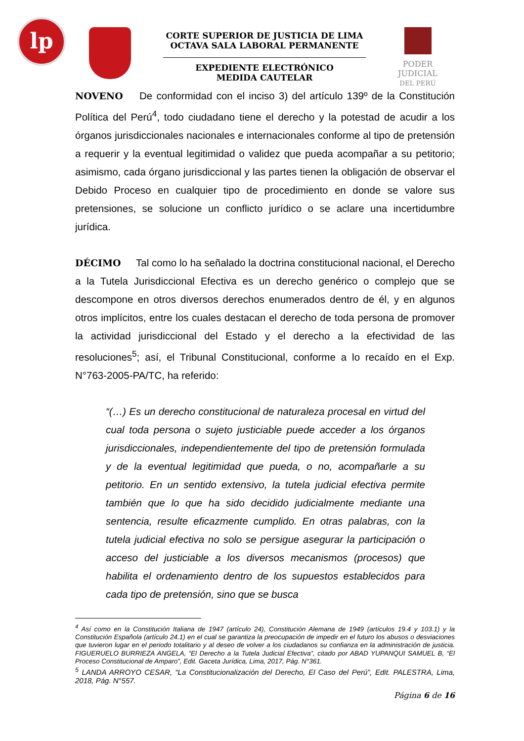lp
CORTE SUPERIOR DE JUSTICIA DE LIMA
OCTAVA SALA LABORAL PERMANENTE
EXPEDIENTE ELECTRÓNICO
MEDIDA CAUTELAR
PODER JUDICIAL
DEL PERÚ
NOVENO De conformidad con el inciso 3) del artículo 139º de la Constitución Política del Perú<sup>4</sup>, todo ciudadano tiene el derecho y la potestad de acudir a los órganos jurisdiccionales nacionales e internacionales conforme al tipo de pretensión a requerir y la eventual legitimidad o validez que pueda acompañar a su petitorio; asimismo, cada órgano jurisdiccional y las partes tienen la obligación de observar el Debido Proceso en cualquier tipo de procedimiento en donde se valore sus pretensiones, se solucione un conflicto jurídico o se aclare una incertidumbre jurídica.
DÉCIMO Tal como lo ha señalado la doctrina constitucional nacional, el Derecho a la Tutela Jurisdiccional Efectiva es un derecho genérico o complejo que se descompone en otros diversos derechos enumerados dentro de él, y en algunos otros implícitos, entre los cuales destacan el derecho de toda persona de promover la actividad jurisdiccional del Estado y el derecho a la efectividad de las resoluciones<sup>5</sup>; así, el Tribunal Constitucional, conforme a lo recaído en el Exp. N°763-2005-PA/TC, ha referido:
“(…) Es un derecho constitucional de naturaleza procesal en virtud del cual toda persona o sujeto justiciable puede acceder a los órganos jurisdiccionales, independientemente del tipo de pretensión formulada y de la eventual legitimidad que pueda, o no, acompañarle a su petitorio. En un sentido extensivo, la tutela judicial efectiva permite también que lo que ha sido decidido judicialmente mediante una sentencia, resulte eficazmente cumplido. En otras palabras, con la tutela judicial efectiva no solo se persigue asegurar la participación o acceso del justiciable a los diversos mecanismos (procesos) que habilita el ordenamiento dentro de los supuestos establecidos para cada tipo de pretensión, sino que se busca
<sup>4</sup> Así como en la Constitución Italiana de 1947 (artículo 24), Constitución Alemana de 1949 (artículos 19.4 y 103.1) y la Constitución Española (artículo 24.1) en el cual se garantiza la preocupación de impedir en el futuro los abusos o desviaciones que tuvieron lugar en el periodo totalitario y al deseo de volver a los ciudadanos su confianza en la administración de justicia. FIGUERUELO BURRIEZA ANGELA, “El Derecho a la Tutela Judicial Efectiva”, citado por ABAD YUPANQUI SAMUEL B, “El Proceso Constitucional de Amparo”, Edit. Gaceta Jurídica, Lima, 2017, Pág. N°361.
<sup>5</sup> LANDA ARROYO CESAR, “La Constitucionalización del Derecho, El Caso del Perú”, Edit. PALESTRA, Lima, 2018, Pág. N°557.
Página 6 de 16